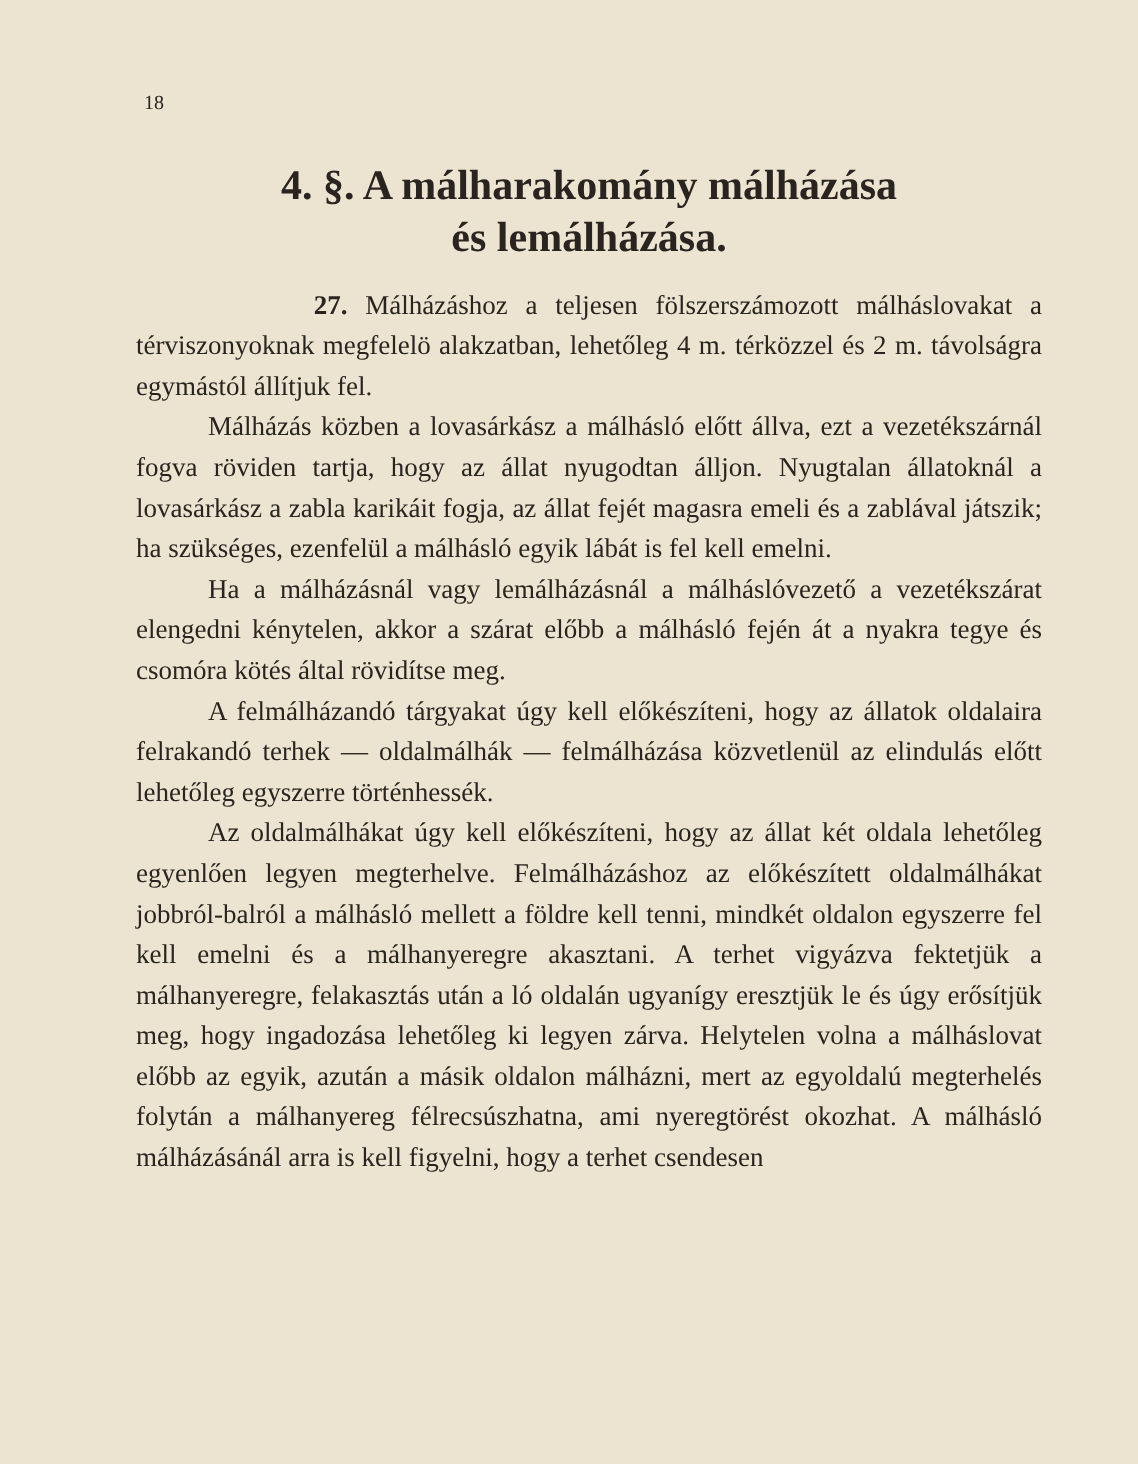18
4. §. A málharakomány málházása
és lemálházása.
27. Málházáshoz a teljesen fölszerszámozott málháslovakat a térviszonyoknak megfelelö alakzatban, lehetőleg 4 m. térközzel és 2 m. távolságra egymástól állítjuk fel.
Málházás közben a lovasárkász a málhásló előtt állva, ezt a vezetékszárnál fogva röviden tartja, hogy az állat nyugodtan álljon. Nyugtalan állatoknál a lovasárkász a zabla karikáit fogja, az állat fejét magasra emeli és a zablával játszik; ha szükséges, ezenfelül a málhásló egyik lábát is fel kell emelni.
Ha a málházásnál vagy lemálházásnál a málháslóvezető a vezetékszárat elengedni kénytelen, akkor a szárat előbb a málhásló fején át a nyakra tegye és csomóra kötés által rövidítse meg.
A felmálházandó tárgyakat úgy kell előkészíteni, hogy az állatok oldalaira felrakandó terhek — oldalmálhák — felmálházása közvetlenül az elindulás előtt lehetőleg egyszerre történhessék.
Az oldalmálhákat úgy kell előkészíteni, hogy az állat két oldala lehetőleg egyenlően legyen megterhelve. Felmálházáshoz az előkészített oldalmálhákat jobbról-balról a málhásló mellett a földre kell tenni, mindkét oldalon egyszerre fel kell emelni és a málhanyeregre akasztani. A terhet vigyázva fektetjük a málhanyeregre, felakasztás után a ló oldalán ugyanígy eresztjük le és úgy erősítjük meg, hogy ingadozása lehetőleg ki legyen zárva. Helytelen volna a málháslovat előbb az egyik, azután a másik oldalon málházni, mert az egyoldalú megterhelés folytán a málhanyereg félrecsúszhatna, ami nyeregtörést okozhat. A málhásló málházásánál arra is kell figyelni, hogy a terhet csendesen